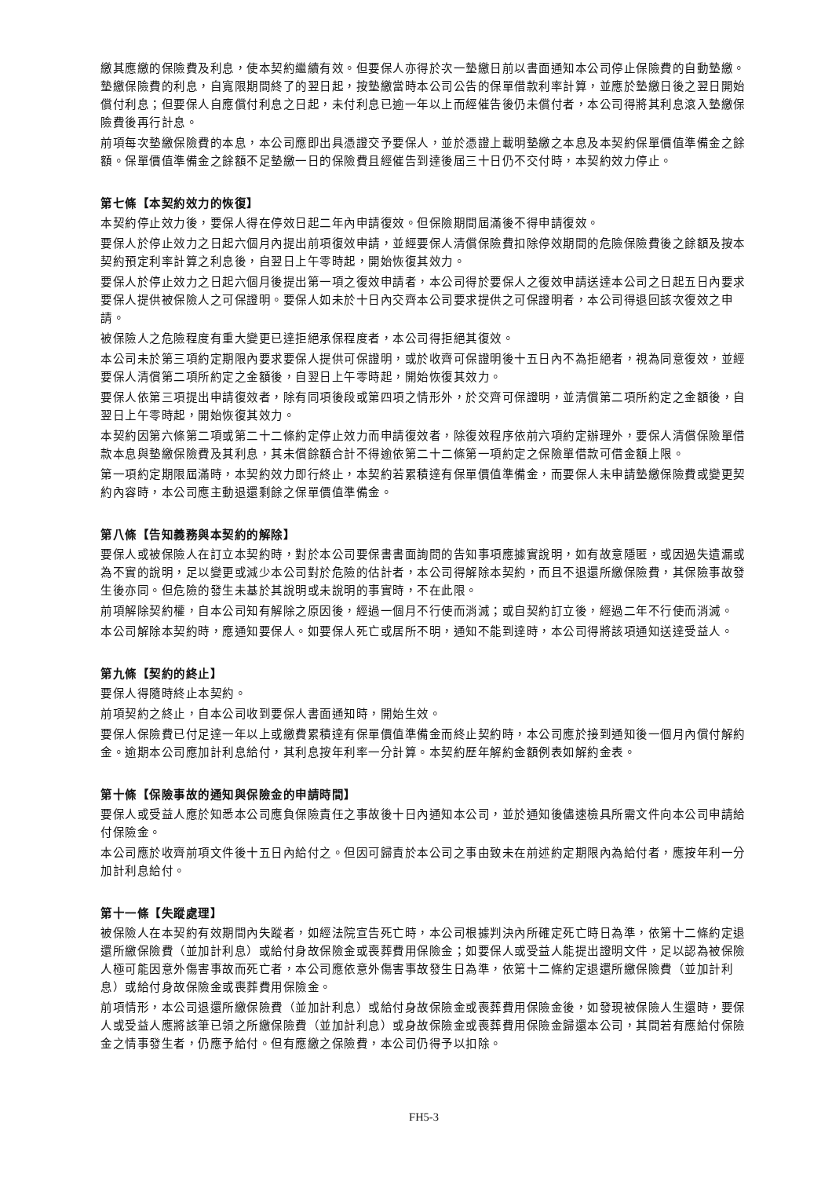繳其應繳的保險費及利息，使本契約繼續有效。但要保人亦得於次一墊繳日前以書面通知本公司停止保險費的自動墊繳。墊繳保險費的利息，自寬限期間終了的翌日起，按墊繳當時本公司公告的保單借款利率計算，並應於墊繳日後之翌日開始償付利息；但要保人自應償付利息之日起，未付利息已逾一年以上而經催告後仍未償付者，本公司得將其利息滾入墊繳保險費後再行計息。
前項每次墊繳保險費的本息，本公司應即出具憑證交予要保人，並於憑證上載明墊繳之本息及本契約保單價值準備金之餘額。保單價值準備金之餘額不足墊繳一日的保險費且經催告到達後屆三十日仍不交付時，本契約效力停止。
第七條【本契約效力的恢復】
本契約停止效力後，要保人得在停效日起二年內申請復效。但保險期間屆滿後不得申請復效。
要保人於停止效力之日起六個月內提出前項復效申請，並經要保人清償保險費扣除停效期間的危險保險費後之餘額及按本契約預定利率計算之利息後，自翌日上午零時起，開始恢復其效力。
要保人於停止效力之日起六個月後提出第一項之復效申請者，本公司得於要保人之復效申請送達本公司之日起五日內要求要保人提供被保險人之可保證明。要保人如未於十日內交齊本公司要求提供之可保證明者，本公司得退回該次復效之申請。
被保險人之危險程度有重大變更已達拒絕承保程度者，本公司得拒絕其復效。
本公司未於第三項約定期限內要求要保人提供可保證明，或於收齊可保證明後十五日內不為拒絕者，視為同意復效，並經要保人清償第二項所約定之金額後，自翌日上午零時起，開始恢復其效力。
要保人依第三項提出申請復效者，除有同項後段或第四項之情形外，於交齊可保證明，並清償第二項所約定之金額後，自翌日上午零時起，開始恢復其效力。
本契約因第六條第二項或第二十二條約定停止效力而申請復效者，除復效程序依前六項約定辦理外，要保人清償保險單借款本息與墊繳保險費及其利息，其未償餘額合計不得逾依第二十二條第一項約定之保險單借款可借金額上限。
第一項約定期限屆滿時，本契約效力即行終止，本契約若累積達有保單價值準備金，而要保人未申請墊繳保險費或變更契約內容時，本公司應主動退還剩餘之保單價值準備金。
第八條【告知義務與本契約的解除】
要保人或被保險人在訂立本契約時，對於本公司要保書書面詢問的告知事項應據實說明，如有故意隱匿，或因過失遺漏或為不實的說明，足以變更或減少本公司對於危險的估計者，本公司得解除本契約，而且不退還所繳保險費，其保險事故發生後亦同。但危險的發生未基於其說明或未說明的事實時，不在此限。
前項解除契約權，自本公司知有解除之原因後，經過一個月不行使而消滅；或自契約訂立後，經過二年不行使而消滅。
本公司解除本契約時，應通知要保人。如要保人死亡或居所不明，通知不能到達時，本公司得將該項通知送達受益人。
第九條【契約的終止】
要保人得隨時終止本契約。
前項契約之終止，自本公司收到要保人書面通知時，開始生效。
要保人保險費已付足達一年以上或繳費累積達有保單價值準備金而終止契約時，本公司應於接到通知後一個月內償付解約金。逾期本公司應加計利息給付，其利息按年利率一分計算。本契約歷年解約金額例表如解約金表。
第十條【保險事故的通知與保險金的申請時間】
要保人或受益人應於知悉本公司應負保險責任之事故後十日內通知本公司，並於通知後儘速檢具所需文件向本公司申請給付保險金。
本公司應於收齊前項文件後十五日內給付之。但因可歸責於本公司之事由致未在前述約定期限內為給付者，應按年利一分加計利息給付。
第十一條【失蹤處理】
被保險人在本契約有效期間內失蹤者，如經法院宣告死亡時，本公司根據判決內所確定死亡時日為準，依第十二條約定退還所繳保險費（並加計利息）或給付身故保險金或喪葬費用保險金；如要保人或受益人能提出證明文件，足以認為被保險人極可能因意外傷害事故而死亡者，本公司應依意外傷害事故發生日為準，依第十二條約定退還所繳保險費（並加計利息）或給付身故保險金或喪葬費用保險金。
前項情形，本公司退還所繳保險費（並加計利息）或給付身故保險金或喪葬費用保險金後，如發現被保險人生還時，要保人或受益人應將該筆已領之所繳保險費（並加計利息）或身故保險金或喪葬費用保險金歸還本公司，其間若有應給付保險金之情事發生者，仍應予給付。但有應繳之保險費，本公司仍得予以扣除。
FH5-3